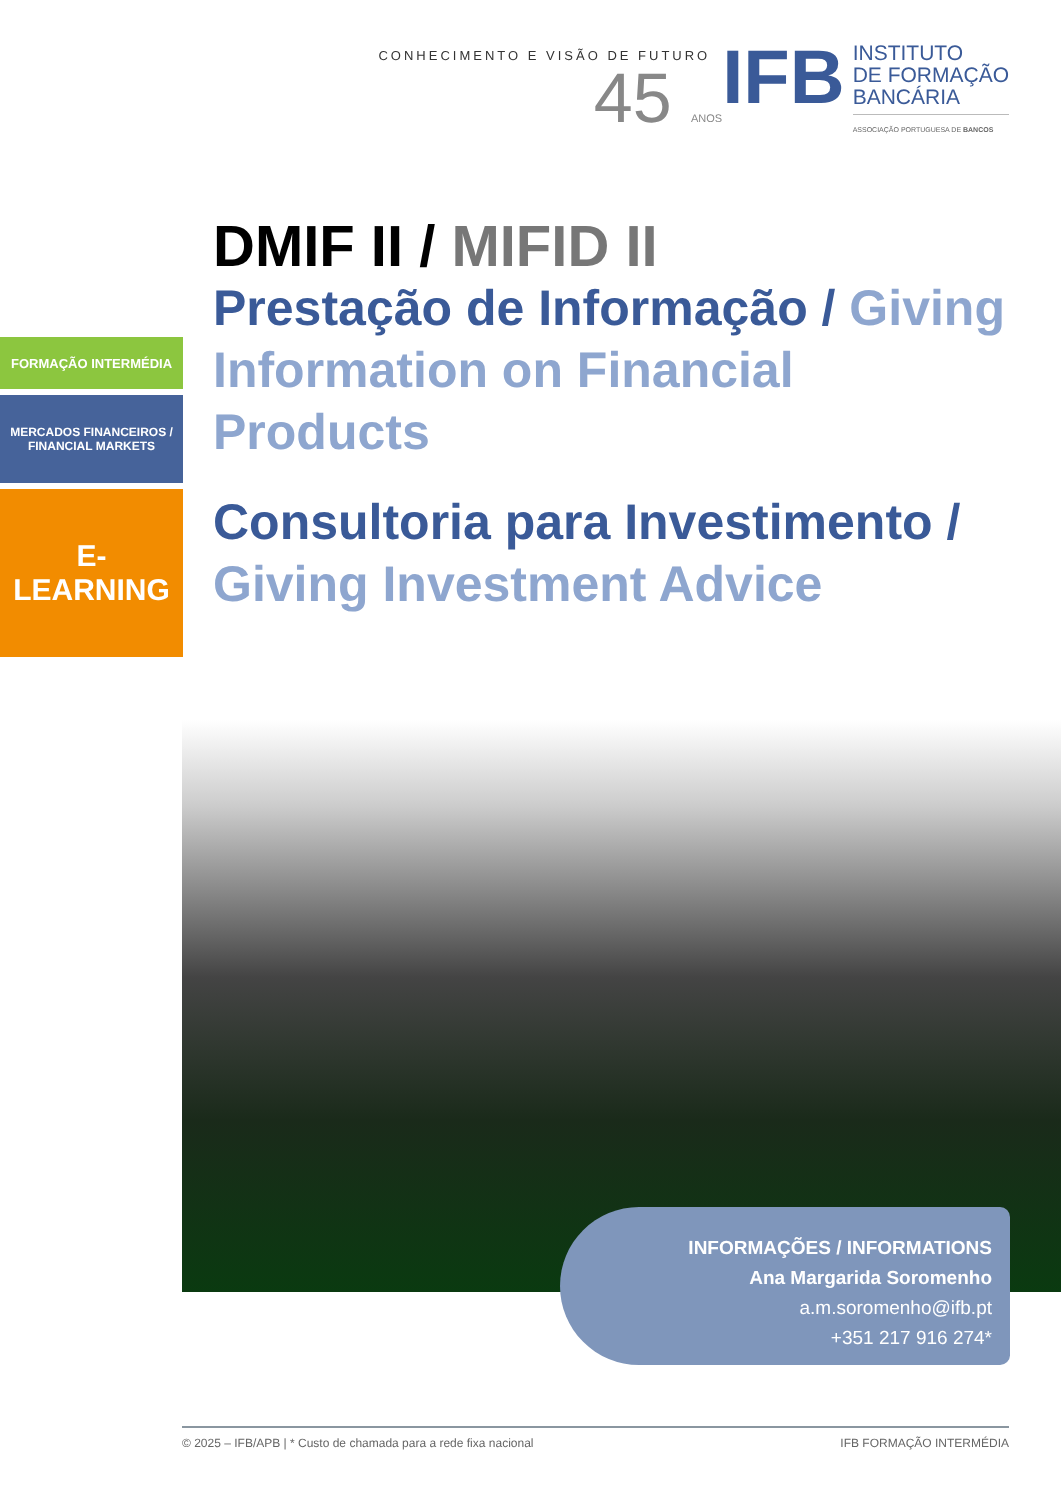CONHECIMENTO E VISÃO DE FUTURO
45 ANOS
IFB
INSTITUTO
DE FORMAÇÃO
BANCÁRIA
ASSOCIAÇÃO PORTUGUESA DE BANCOS
FORMAÇÃO INTERMÉDIA
MERCADOS FINANCEIROS /
FINANCIAL MARKETS
E-LEARNING
DMIF II / MIFID II
Prestação de Informação / Giving Information on Financial Products
Consultoria para Investimento / Giving Investment Advice
INFORMAÇÕES / INFORMATIONS
Ana Margarida Soromenho
a.m.soromenho@ifb.pt
+351 217 916 274*
© 2025 – IFB/APB | * Custo de chamada para a rede fixa nacional IFB FORMAÇÃO INTERMÉDIA